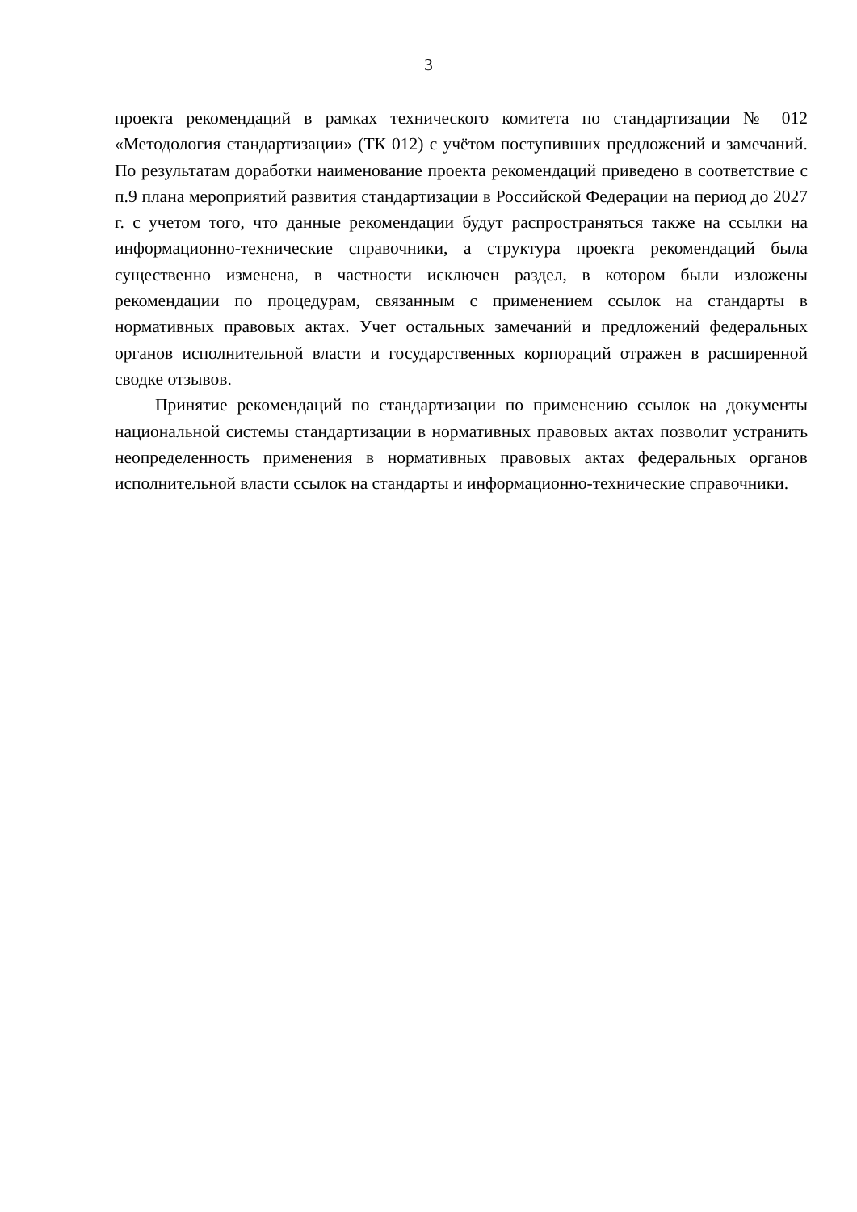3
проекта рекомендаций в рамках технического комитета по стандартизации № 012 «Методология стандартизации» (ТК 012) с учётом поступивших предложений и замечаний. По результатам доработки наименование проекта рекомендаций приведено в соответствие с п.9 плана мероприятий развития стандартизации в Российской Федерации на период до 2027 г. с учетом того, что данные рекомендации будут распространяться также на ссылки на информационно-технические справочники, а структура проекта рекомендаций была существенно изменена, в частности исключен раздел, в котором были изложены рекомендации по процедурам, связанным с применением ссылок на стандарты в нормативных правовых актах. Учет остальных замечаний и предложений федеральных органов исполнительной власти и государственных корпораций отражен в расширенной сводке отзывов.
Принятие рекомендаций по стандартизации по применению ссылок на документы национальной системы стандартизации в нормативных правовых актах позволит устранить неопределенность применения в нормативных правовых актах федеральных органов исполнительной власти ссылок на стандарты и информационно-технические справочники.